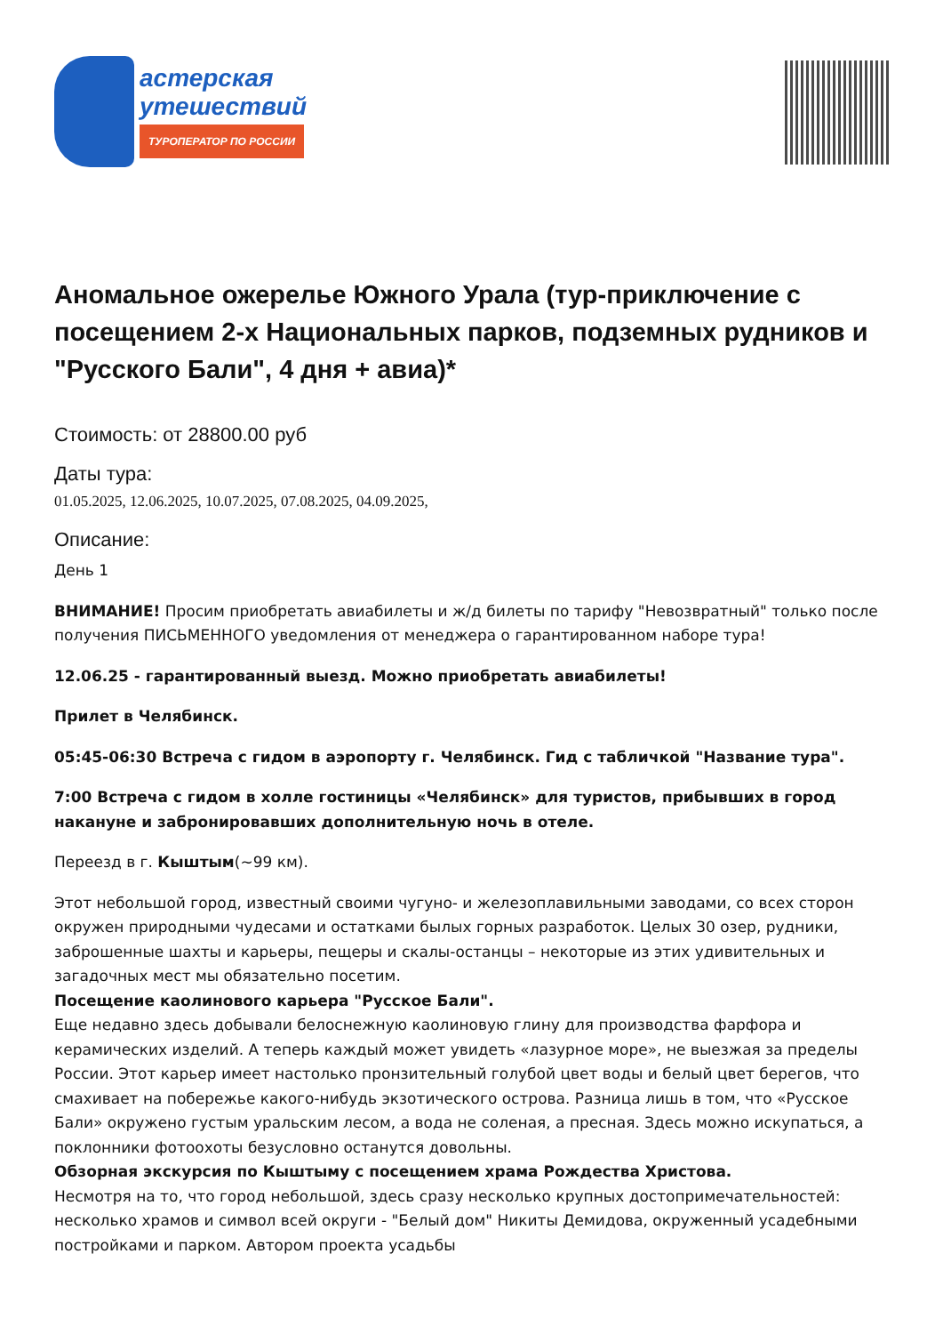астерская
утешествий
ТУРОПЕРАТОР ПО РОССИИ
Аномальное ожерелье Южного Урала (тур-приключение с посещением 2-х Национальных парков, подземных рудников и "Русского Бали", 4 дня + авиа)*
Стоимость: от 28800.00 руб
Даты тура:
01.05.2025, 12.06.2025, 10.07.2025, 07.08.2025, 04.09.2025,
Описание:
День 1
ВНИМАНИЕ! Просим приобретать авиабилеты и ж/д билеты по тарифу "Невозвратный" только после получения ПИСЬМЕННОГО уведомления от менеджера о гарантированном наборе тура!
12.06.25 - гарантированный выезд. Можно приобретать авиабилеты!
Прилет в Челябинск.
05:45-06:30 Встреча с гидом в аэропорту г. Челябинск. Гид с табличкой "Название тура".
7:00 Встреча с гидом в холле гостиницы «Челябинск» для туристов, прибывших в город накануне и забронировавших дополнительную ночь в отеле.
Переезд в г. Кыштым(~99 км).
Этот небольшой город, известный своими чугуно- и железоплавильными заводами, со всех сторон окружен природными чудесами и остатками былых горных разработок. Целых 30 озер, рудники, заброшенные шахты и карьеры, пещеры и скалы-останцы – некоторые из этих удивительных и загадочных мест мы обязательно посетим.
Посещение каолинового карьера "Русское Бали".
Еще недавно здесь добывали белоснежную каолиновую глину для производства фарфора и керамических изделий. А теперь каждый может увидеть «лазурное море», не выезжая за пределы России. Этот карьер имеет настолько пронзительный голубой цвет воды и белый цвет берегов, что смахивает на побережье какого-нибудь экзотического острова. Разница лишь в том, что «Русское Бали» окружено густым уральским лесом, а вода не соленая, а пресная. Здесь можно искупаться, а поклонники фотоохоты безусловно останутся довольны.
Обзорная экскурсия по Кыштыму с посещением храма Рождества Христова.
Несмотря на то, что город небольшой, здесь сразу несколько крупных достопримечательностей: несколько храмов и символ всей округи - "Белый дом" Никиты Демидова, окруженный усадебными постройками и парком. Автором проекта усадьбы